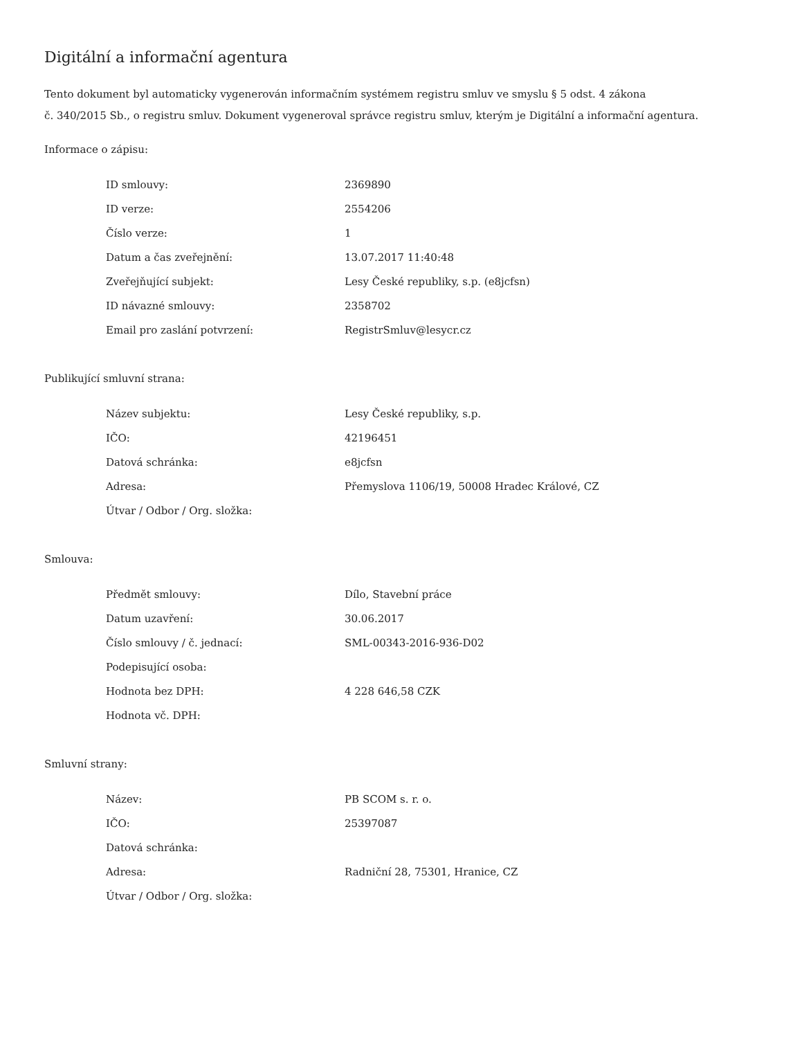Digitální a informační agentura
Tento dokument byl automaticky vygenerován informačním systémem registru smluv ve smyslu § 5 odst. 4 zákona
č. 340/2015 Sb., o registru smluv. Dokument vygeneroval správce registru smluv, kterým je Digitální a informační agentura.
Informace o zápisu:
| ID smlouvy: | 2369890 |
| ID verze: | 2554206 |
| Číslo verze: | 1 |
| Datum a čas zveřejnění: | 13.07.2017 11:40:48 |
| Zveřejňující subjekt: | Lesy České republiky, s.p. (e8jcfsn) |
| ID návazné smlouvy: | 2358702 |
| Email pro zaslání potvrzení: | RegistrSmluv@lesycr.cz |
Publikující smluvní strana:
| Název subjektu: | Lesy České republiky, s.p. |
| IČO: | 42196451 |
| Datová schránka: | e8jcfsn |
| Adresa: | Přemyslova 1106/19, 50008 Hradec Králové, CZ |
| Útvar / Odbor / Org. složka: | |
Smlouva:
| Předmět smlouvy: | Dílo, Stavební práce |
| Datum uzavření: | 30.06.2017 |
| Číslo smlouvy / č. jednací: | SML-00343-2016-936-D02 |
| Podepisující osoba: | |
| Hodnota bez DPH: | 4 228 646,58 CZK |
| Hodnota vč. DPH: | |
Smluvní strany:
| Název: | PB SCOM s. r. o. |
| IČO: | 25397087 |
| Datová schránka: | |
| Adresa: | Radniční 28, 75301, Hranice, CZ |
| Útvar / Odbor / Org. složka: | |